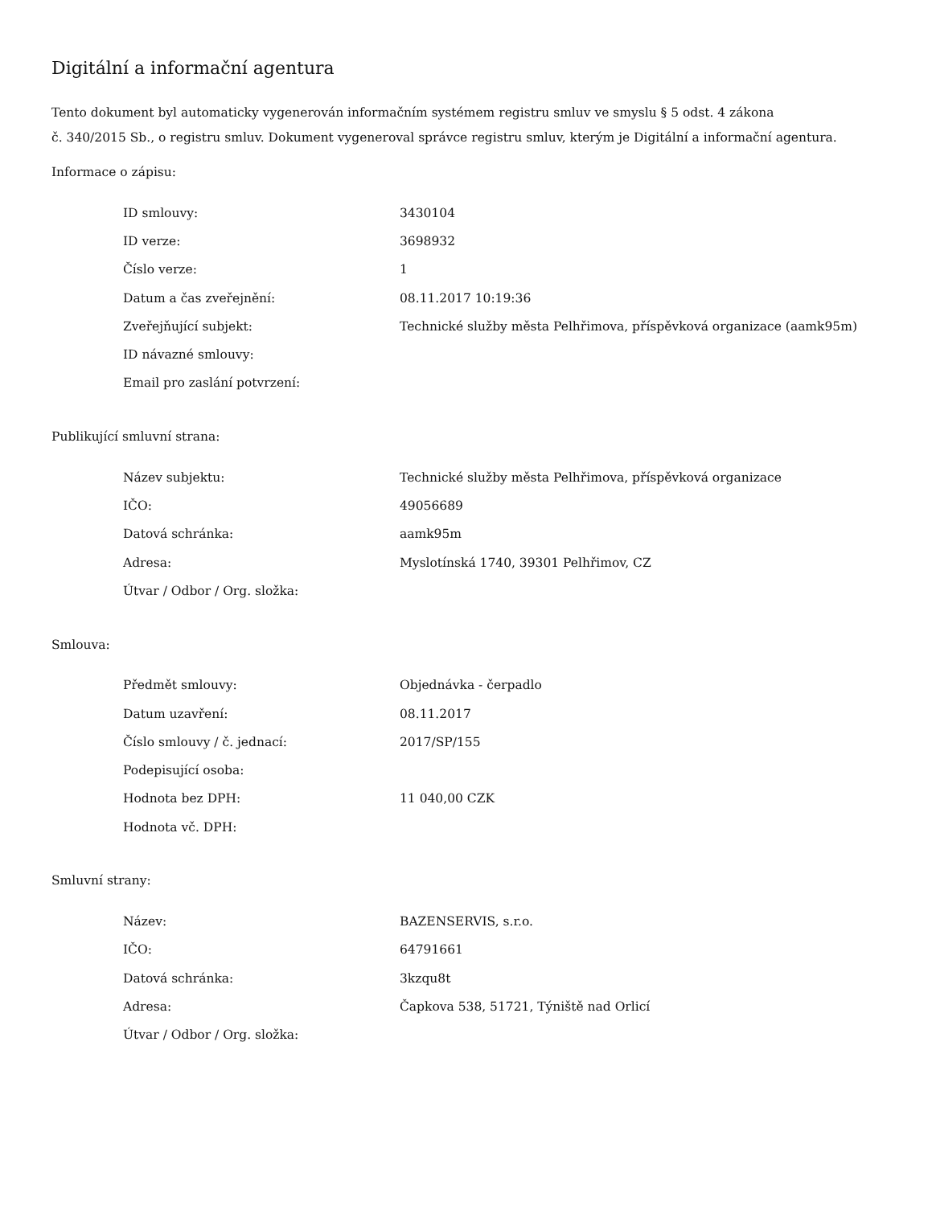Digitální a informační agentura
Tento dokument byl automaticky vygenerován informačním systémem registru smluv ve smyslu § 5 odst. 4 zákona
č. 340/2015 Sb., o registru smluv. Dokument vygeneroval správce registru smluv, kterým je Digitální a informační agentura.
Informace o zápisu:
| ID smlouvy: | 3430104 |
| ID verze: | 3698932 |
| Číslo verze: | 1 |
| Datum a čas zveřejnění: | 08.11.2017 10:19:36 |
| Zveřejňující subjekt: | Technické služby města Pelhřimova, příspěvková organizace (aamk95m) |
| ID návazné smlouvy: | |
| Email pro zaslání potvrzení: | |
Publikující smluvní strana:
| Název subjektu: | Technické služby města Pelhřimova, příspěvková organizace |
| IČO: | 49056689 |
| Datová schránka: | aamk95m |
| Adresa: | Myslotínská 1740, 39301 Pelhřimov, CZ |
| Útvar / Odbor / Org. složka: | |
Smlouva:
| Předmět smlouvy: | Objednávka - čerpadlo |
| Datum uzavření: | 08.11.2017 |
| Číslo smlouvy / č. jednací: | 2017/SP/155 |
| Podepisující osoba: | |
| Hodnota bez DPH: | 11 040,00 CZK |
| Hodnota vč. DPH: | |
Smluvní strany:
| Název: | BAZENSERVIS, s.r.o. |
| IČO: | 64791661 |
| Datová schránka: | 3kzqu8t |
| Adresa: | Čapkova 538, 51721, Týniště nad Orlicí |
| Útvar / Odbor / Org. složka: | |